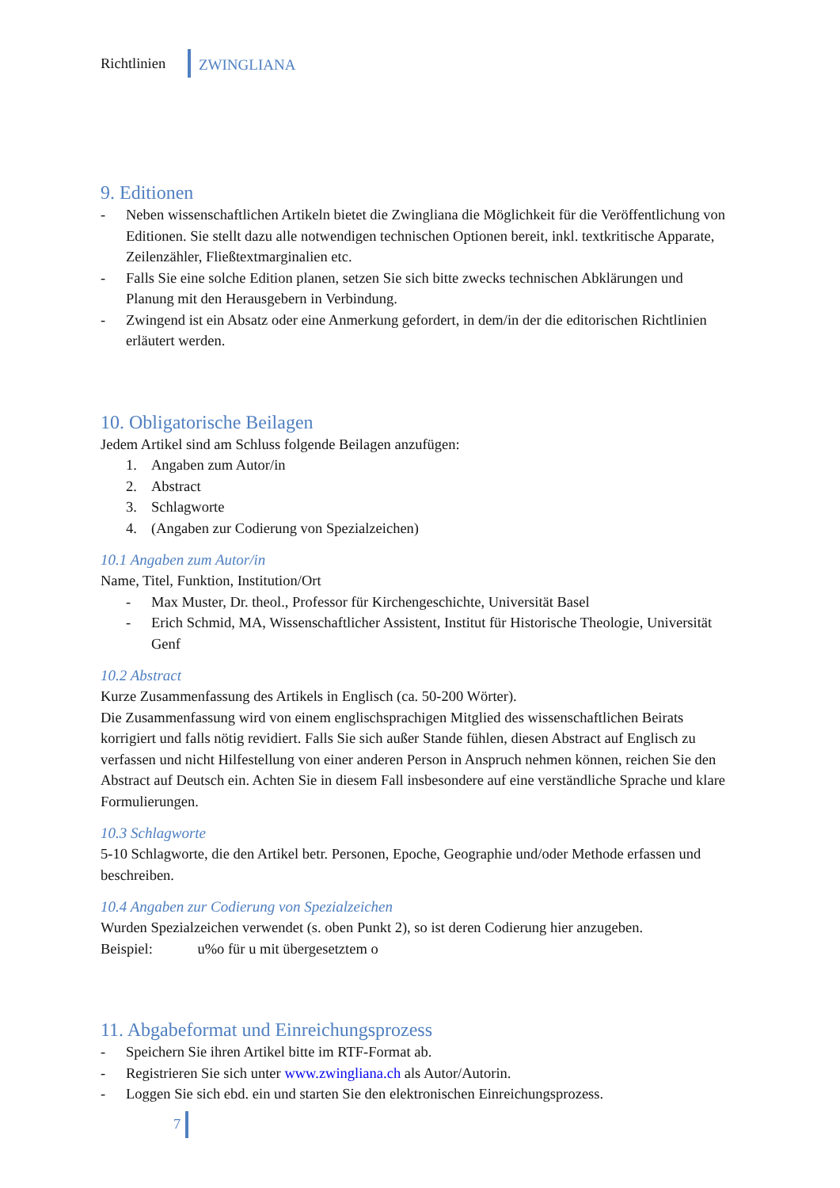Richtlinien
ZWINGLIANA
9. Editionen
- Neben wissenschaftlichen Artikeln bietet die Zwingliana die Möglichkeit für die Veröffentlichung von Editionen. Sie stellt dazu alle notwendigen technischen Optionen bereit, inkl. textkritische Apparate, Zeilenzähler, Fließtextmarginalien etc.
- Falls Sie eine solche Edition planen, setzen Sie sich bitte zwecks technischen Abklärungen und Planung mit den Herausgebern in Verbindung.
- Zwingend ist ein Absatz oder eine Anmerkung gefordert, in dem/in der die editorischen Richtlinien erläutert werden.
10. Obligatorische Beilagen
Jedem Artikel sind am Schluss folgende Beilagen anzufügen:
1. Angaben zum Autor/in
2. Abstract
3. Schlagworte
4. (Angaben zur Codierung von Spezialzeichen)
10.1 Angaben zum Autor/in
Name, Titel, Funktion, Institution/Ort
- Max Muster, Dr. theol., Professor für Kirchengeschichte, Universität Basel
- Erich Schmid, MA, Wissenschaftlicher Assistent, Institut für Historische Theologie, Universität Genf
10.2 Abstract
Kurze Zusammenfassung des Artikels in Englisch (ca. 50-200 Wörter).
Die Zusammenfassung wird von einem englischsprachigen Mitglied des wissenschaftlichen Beirats korrigiert und falls nötig revidiert. Falls Sie sich außer Stande fühlen, diesen Abstract auf Englisch zu verfassen und nicht Hilfestellung von einer anderen Person in Anspruch nehmen können, reichen Sie den Abstract auf Deutsch ein. Achten Sie in diesem Fall insbesondere auf eine verständliche Sprache und klare Formulierungen.
10.3 Schlagworte
5-10 Schlagworte, die den Artikel betr. Personen, Epoche, Geographie und/oder Methode erfassen und beschreiben.
10.4 Angaben zur Codierung von Spezialzeichen
Wurden Spezialzeichen verwendet (s. oben Punkt 2), so ist deren Codierung hier anzugeben.
Beispiel: u%o für u mit übergesetztem o
11. Abgabeformat und Einreichungsprozess
- Speichern Sie ihren Artikel bitte im RTF-Format ab.
- Registrieren Sie sich unter www.zwingliana.ch als Autor/Autorin.
- Loggen Sie sich ebd. ein und starten Sie den elektronischen Einreichungsprozess.
7